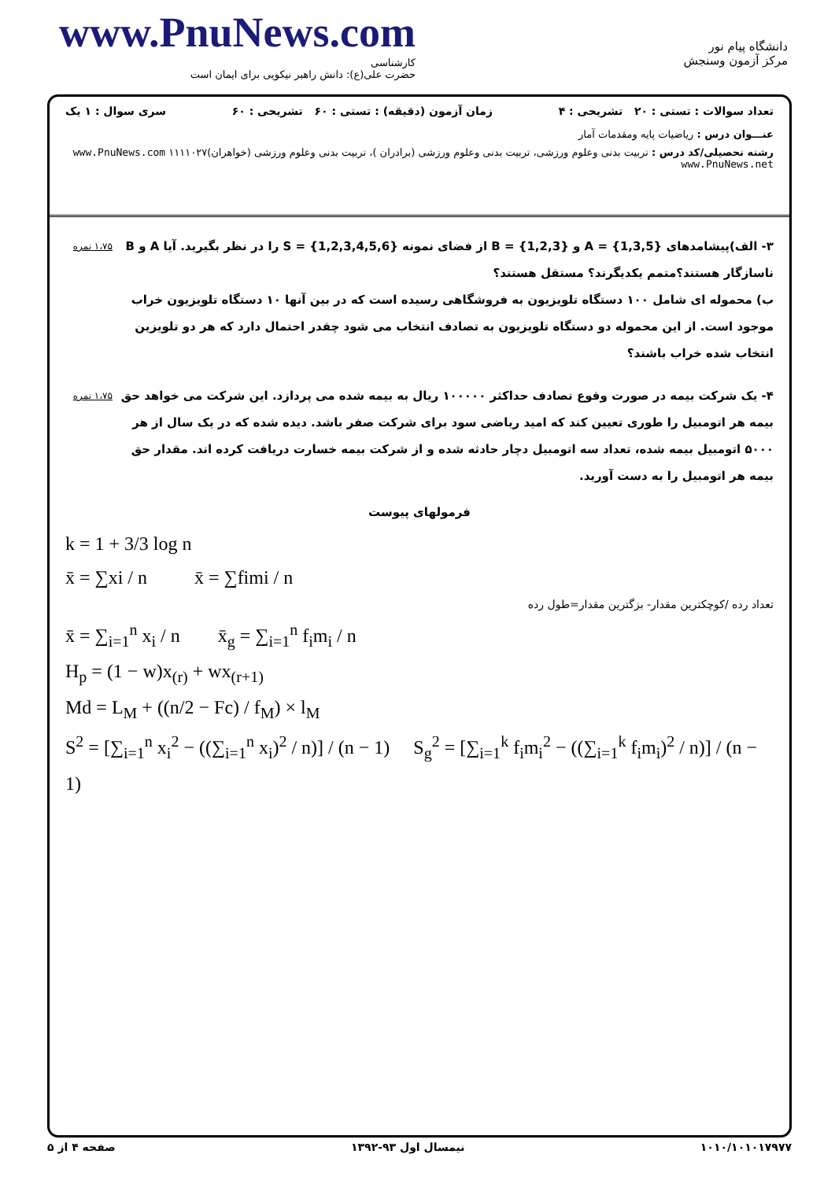www.PnuNews.com
کارشناسی
حضرت علی(ع): دانش راهبر نیکویی برای ایمان است
دانشگاه پیام نور
مرکز آزمون وسنجش
تعداد سوالات : تستی : ۲۰ تشریحی : ۴ زمان آزمون (دقیقه) : تستی : ۶۰ تشریحی : ۶۰ سری سوال : ۱ یک
عنـــوان درس : ریاضیات پایه ومقدمات آمار
رشته تحصیلی/کد درس : تربیت بدنی وعلوم ورزشی، تربیت بدنی وعلوم ورزشی (برادران )، تربیت بدنی وعلوم ورزشی (خواهران)۱۱۱۱۰۲۷ www.PnuNews.com www.PnuNews.net
۳- الف)پیشامدهای A = {1,3,5} و B = {1,2,3} از فضای نمونه S = {1,2,3,4,5,6} را در نظر بگیرید. آیا A و B ناسازگار هستند؟متمم یکدیگرند؟ مستقل هستند؟
ب) محموله ای شامل ۱۰۰ دستگاه تلویزیون به فروشگاهی رسیده است که در بین آنها ۱۰ دستگاه تلویزیون خراب موجود است. از این محموله دو دستگاه تلویزیون به تصادف انتخاب می شود چقدر احتمال دارد که هر دو تلویزین انتخاب شده خراب باشند؟
۱،۷۵ نمره
۴- یک شرکت بیمه در صورت وقوع تصادف حداکثر ۱۰۰۰۰۰ ریال به بیمه شده می پردازد. این شرکت می خواهد حق بیمه هر اتومبیل را طوری تعیین کند که امید ریاضی سود برای شرکت صفر باشد. دیده شده که در یک سال از هر ۵۰۰۰ اتومبیل بیمه شده، تعداد سه اتومبیل دچار حادثه شده و از شرکت بیمه خسارت دریافت کرده اند. مقدار حق بیمه هر اتومبیل را به دست آورید.
۱،۷۵ نمره
فرمولهای پیوست
k = 1 + 3/3 log n
x̄ = ∑xi / n x̄ = ∑fimi / n
تعداد رده /کوچکترین مقدار- بزگترین مقدار=طول رده
x̄ = ∑<sub>i=1</sub><sup>n</sup> x<sub>i</sub> / n x̄<sub>g</sub> = ∑<sub>i=1</sub><sup>n</sup> f<sub>i</sub>m<sub>i</sub> / n
H<sub>p</sub> = (1 − w)x<sub>(r)</sub> + wx<sub>(r+1)</sub>
Md = L<sub>M</sub> + ((n/2 − Fc) / f<sub>M</sub>) × l<sub>M</sub>
S<sup>2</sup> = [∑<sub>i=1</sub><sup>n</sup> x<sub>i</sub><sup>2</sup> − ((∑<sub>i=1</sub><sup>n</sup> x<sub>i</sub>)<sup>2</sup> / n)] / (n − 1) S<sub>g</sub><sup>2</sup> = [∑<sub>i=1</sub><sup>k</sup> f<sub>i</sub>m<sub>i</sub><sup>2</sup> − ((∑<sub>i=1</sub><sup>k</sup> f<sub>i</sub>m<sub>i</sub>)<sup>2</sup> / n)] / (n − 1)
۱۰۱۰/۱۰۱۰۱۷۹۷۷ نیمسال اول ۹۳-۱۳۹۲ صفحه ۴ از ۵